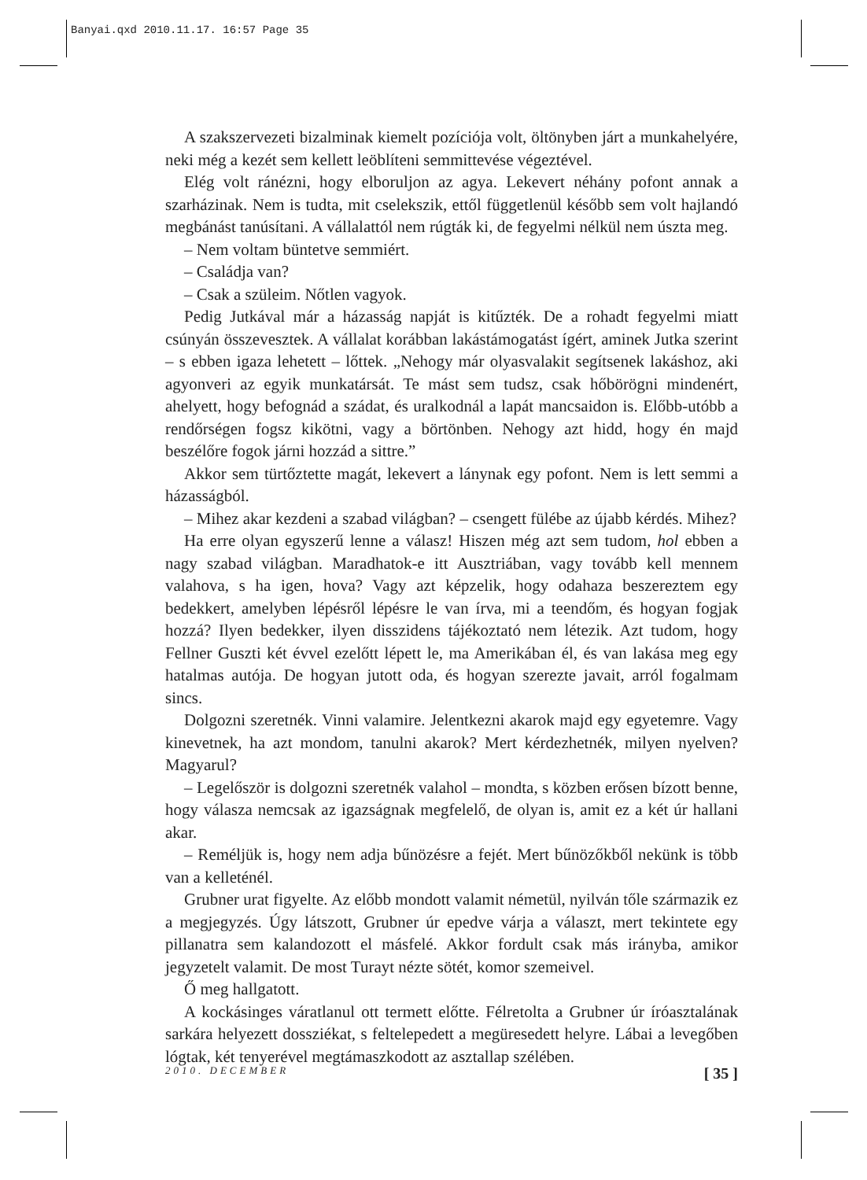Banyai.qxd 2010.11.17. 16:57 Page 35
A szakszervezeti bizalminak kiemelt pozíciója volt, öltönyben járt a munkahelyére, neki még a kezét sem kellett leöblíteni semmittevése végeztével.
Elég volt ránézni, hogy elboruljon az agya. Lekevert néhány pofont annak a szarházinak. Nem is tudta, mit cselekszik, ettől függetlenül később sem volt hajlandó megbánást tanúsítani. A vállalattól nem rúgták ki, de fegyelmi nélkül nem úszta meg.
– Nem voltam büntetve semmiért.
– Családja van?
– Csak a szüleim. Nőtlen vagyok.
Pedig Jutkával már a házasság napját is kitűzték. De a rohadt fegyelmi miatt csúnyán összevesztek. A vállalat korábban lakástámogatást ígért, aminek Jutka szerint – s ebben igaza lehetett – lőttek. „Nehogy már olyasvalakit segítsenek lakáshoz, aki agyonveri az egyik munkatársát. Te mást sem tudsz, csak hőbörögni mindenért, ahelyett, hogy befognád a szádat, és uralkodnál a lapát mancsaidon is. Előbb-utóbb a rendőrségen fogsz kikötni, vagy a börtönben. Nehogy azt hidd, hogy én majd beszélőre fogok járni hozzád a sittre.”
Akkor sem türtőztette magát, lekevert a lánynak egy pofont. Nem is lett semmi a házasságból.
– Mihez akar kezdeni a szabad világban? – csengett fülébe az újabb kérdés. Mihez?
Ha erre olyan egyszerű lenne a válasz! Hiszen még azt sem tudom, hol ebben a nagy szabad világban. Maradhatok-e itt Ausztriában, vagy tovább kell mennem valahova, s ha igen, hova? Vagy azt képzelik, hogy odahaza beszereztem egy bedekkert, amelyben lépésről lépésre le van írva, mi a teendőm, és hogyan fogjak hozzá? Ilyen bedekker, ilyen disszidens tájékoztató nem létezik. Azt tudom, hogy Fellner Guszti két évvel ezelőtt lépett le, ma Amerikában él, és van lakása meg egy hatalmas autója. De hogyan jutott oda, és hogyan szerezte javait, arról fogalmam sincs.
Dolgozni szeretnék. Vinni valamire. Jelentkezni akarok majd egy egyetemre. Vagy kinevetnek, ha azt mondom, tanulni akarok? Mert kérdezhetnék, milyen nyelven? Magyarul?
– Legelőször is dolgozni szeretnék valahol – mondta, s közben erősen bízott benne, hogy válasza nemcsak az igazságnak megfelelő, de olyan is, amit ez a két úr hallani akar.
– Reméljük is, hogy nem adja bűnözésre a fejét. Mert bűnözőkből nekünk is több van a kelleténél.
Grubner urat figyelte. Az előbb mondott valamit németül, nyilván tőle származik ez a megjegyzés. Úgy látszott, Grubner úr epedve várja a választ, mert tekintete egy pillanatra sem kalandozott el másfelé. Akkor fordult csak más irányba, amikor jegyzetelt valamit. De most Turayt nézte sötét, komor szemeivel.
Ő meg hallgatott.
A kockásinges váratlanul ott termett előtte. Félretolta a Grubner úr íróasztalának sarkára helyezett dossziékat, s feltelepedett a megüresedett helyre. Lábai a levegőben lógtak, két tenyerével megtámaszkodott az asztallap szélében.
2010. DECEMBER [ 35 ]